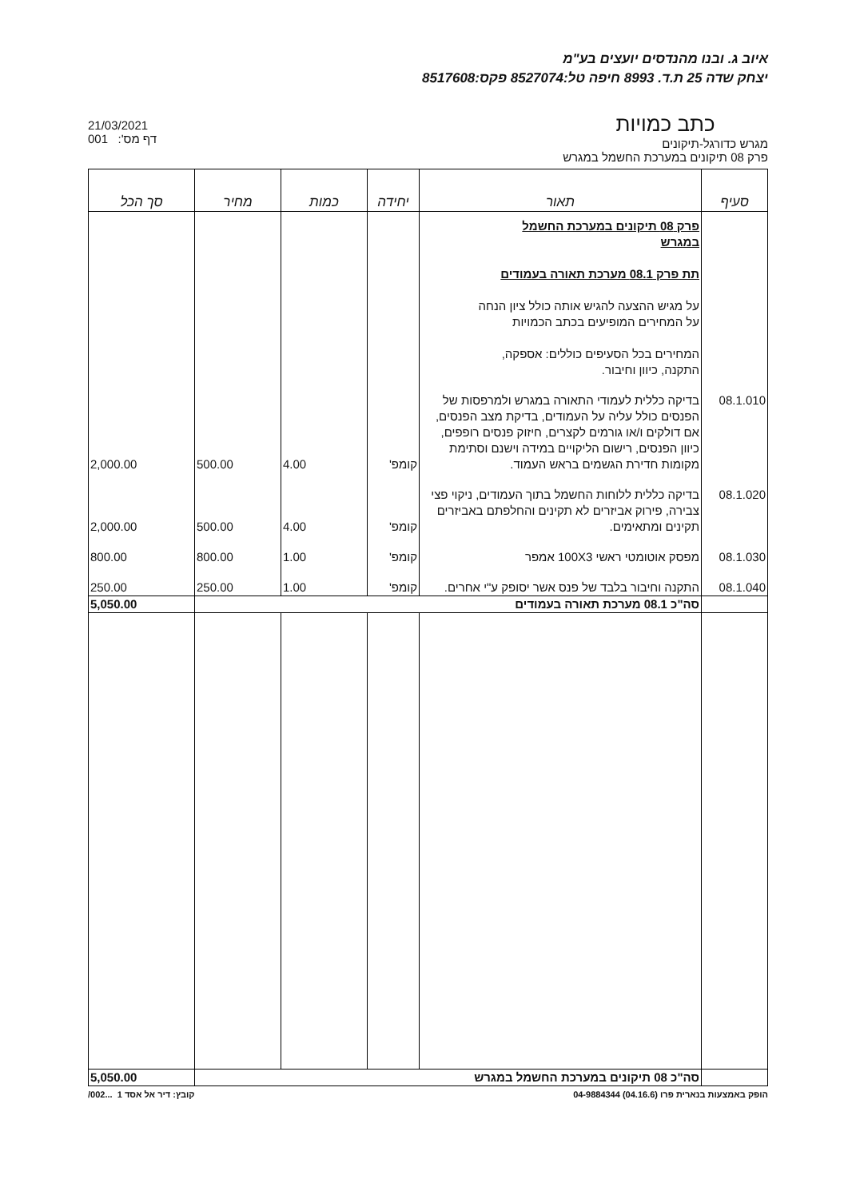איוב ג. ובנו מהנדסים יועצים בע"מ
יצחק שדה 25 ת.ד. 8993 חיפה טל:8527074 פקס:8517608
כתב כמויות
מגרש כדורגל-תיקונים
פרק 08 תיקונים במערכת החשמל במגרש
21/03/2021
001 :'דף מס
| סעיף | תאור | יחידה | כמות | מחיר | סך הכל |
| --- | --- | --- | --- | --- | --- |
| | פרק 08 תיקונים במערכת החשמל במגרש תת פרק 08.1 מערכת תאורה בעמודים על מגיש ההצעה להגיש אותה כולל ציון הנחה על המחירים המופיעים בכתב הכמויות המחירים בכל הסעיפים כוללים: אספקה, התקנה, כיוון וחיבור. | | | | |
| 08.1.010 | בדיקה כללית לעמודי התאורה במגרש ולמרפסות של הפנסים כולל עליה על העמודים, בדיקת מצב הפנסים, אם דולקים ו/או גורמים לקצרים, חיזוק פנסים רופפים, כיוון הפנסים, רישום הליקויים במידה וישנם וסתימת מקומות חדירת הגשמים בראש העמוד. | קומפ' | 4.00 | 500.00 | 2,000.00 |
| 08.1.020 | בדיקה כללית ללוחות החשמל בתוך העמודים, ניקוי פצי צבירה, פירוק אביזרים לא תקינים והחלפתם באביזרים תקינים ומתאימים. | קומפ' | 4.00 | 500.00 | 2,000.00 |
| 08.1.030 | מפסק אוטומטי ראשי 100X3 אמפר | קומפ' | 1.00 | 800.00 | 800.00 |
| 08.1.040 | התקנה וחיבור בלבד של פנס אשר יסופק ע"י אחרים. | קומפ' | 1.00 | 250.00 | 250.00 |
| | סה"כ 08.1 מערכת תאורה בעמודים | | | | 5,050.00 |
| | סה"כ 08 תיקונים במערכת החשמל במגרש | | | | 5,050.00 |
הופק באמצעות בנארית פרו (04.16.6) 04-9884344 קובץ: דיר אל אסד 1 ...002/